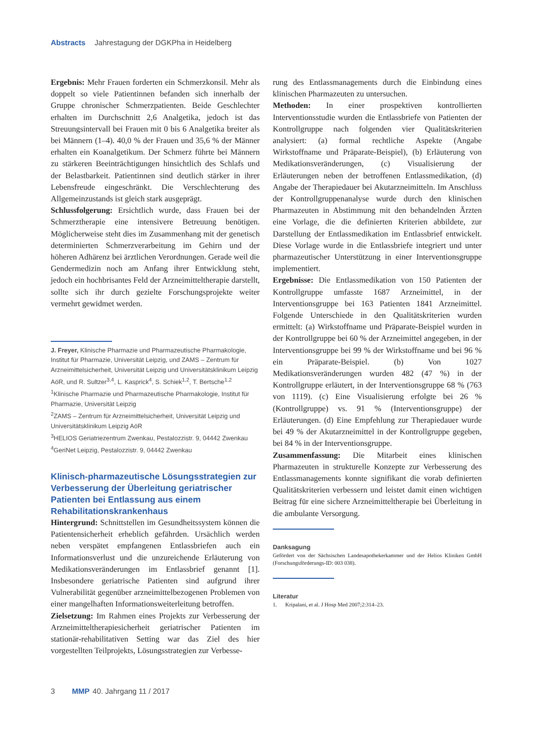Abstracts Jahrestagung der DGKPha in Heidelberg
Ergebnis: Mehr Frauen forderten ein Schmerzkonsil. Mehr als doppelt so viele Patientinnen befanden sich innerhalb der Gruppe chronischer Schmerzpatienten. Beide Geschlechter erhalten im Durchschnitt 2,6 Analgetika, jedoch ist das Streuungsintervall bei Frauen mit 0 bis 6 Analgetika breiter als bei Männern (1–4). 40,0 % der Frauen und 35,6 % der Männer erhalten ein Koanalgetikum. Der Schmerz führte bei Männern zu stärkeren Beeinträchtigungen hinsichtlich des Schlafs und der Belastbarkeit. Patientinnen sind deutlich stärker in ihrer Lebensfreude eingeschränkt. Die Verschlechterung des Allgemeinzustands ist gleich stark ausgeprägt.
Schlussfolgerung: Ersichtlich wurde, dass Frauen bei der Schmerztherapie eine intensivere Betreuung benötigen. Möglicherweise steht dies im Zusammenhang mit der genetisch determinierten Schmerzverarbeitung im Gehirn und der höheren Adhärenz bei ärztlichen Verordnungen. Gerade weil die Gendermedizin noch am Anfang ihrer Entwicklung steht, jedoch ein hochbrisantes Feld der Arzneimitteltherapie darstellt, sollte sich ihr durch gezielte Forschungsprojekte weiter vermehrt gewidmet werden.
J. Freyer, Klinische Pharmazie und Pharmazeutische Pharmakologie, Institut für Pharmazie, Universität Leipzig, und ZAMS – Zentrum für Arzneimittelsicherheit, Universität Leipzig und Universitätsklinikum Leipzig AöR, und R. Sultzer<sup>3,4</sup>, L. Kasprick<sup>4</sup>, S. Schiek<sup>1,2</sup>, T. Bertsche<sup>1,2</sup>
<sup>1</sup> Klinische Pharmazie und Pharmazeutische Pharmakologie, Institut für Pharmazie, Universität Leipzig
<sup>2</sup> ZAMS – Zentrum für Arzneimittelsicherheit, Universität Leipzig und Universitätsklinikum Leipzig AöR
<sup>3</sup>HELIOS Geriatriezentrum Zwenkau, Pestalozzistr. 9, 04442 Zwenkau
<sup>4</sup> GeriNet Leipzig, Pestalozzistr. 9, 04442 Zwenkau
Klinisch-pharmazeutische Lösungsstrategien zur Verbesserung der Überleitung geriatrischer Patienten bei Entlassung aus einem Rehabilitationskrankenhaus
Hintergrund: Schnittstellen im Gesundheitssystem können die Patientensicherheit erheblich gefährden. Ursächlich werden neben verspätet empfangenen Entlassbriefen auch ein Informationsverlust und die unzureichende Erläuterung von Medikationsveränderungen im Entlassbrief genannt [1]. Insbesondere geriatrische Patienten sind aufgrund ihrer Vulnerabilität gegenüber arzneimittelbezogenen Problemen von einer mangelhaften Informationsweiterleitung betroffen.
Zielsetzung: Im Rahmen eines Projekts zur Verbesserung der Arzneimitteltherapiesicherheit geriatrischer Patienten im stationär-rehabilitativen Setting war das Ziel des hier vorgestellten Teilprojekts, Lösungsstrategien zur Verbesse-
rung des Entlassmanagements durch die Einbindung eines klinischen Pharmazeuten zu untersuchen.
Methoden: In einer prospektiven kontrollierten Interventionsstudie wurden die Entlassbriefe von Patienten der Kontrollgruppe nach folgenden vier Qualitätskriterien analysiert: (a) formal rechtliche Aspekte (Angabe Wirkstoffname und Präparate-Beispiel), (b) Erläuterung von Medikationsveränderungen, (c) Visualisierung der Erläuterungen neben der betroffenen Entlassmedikation, (d) Angabe der Therapiedauer bei Akutarzneimitteln. Im Anschluss der Kontrollgruppenanalyse wurde durch den klinischen Pharmazeuten in Abstimmung mit den behandelnden Ärzten eine Vorlage, die die definierten Kriterien abbildete, zur Darstellung der Entlassmedikation im Entlassbrief entwickelt. Diese Vorlage wurde in die Entlassbriefe integriert und unter pharmazeutischer Unterstützung in einer Interventionsgruppe implementiert.
Ergebnisse: Die Entlassmedikation von 150 Patienten der Kontrollgruppe umfasste 1687 Arzneimittel, in der Interventionsgruppe bei 163 Patienten 1841 Arzneimittel. Folgende Unterschiede in den Qualitätskriterien wurden ermittelt: (a) Wirkstoffname und Präparate-Beispiel wurden in der Kontrollgruppe bei 60 % der Arzneimittel angegeben, in der Interventionsgruppe bei 99 % der Wirkstoffname und bei 96 % ein Präparate-Beispiel. (b) Von 1027 Medikationsveränderungen wurden 482 (47 %) in der Kontrollgruppe erläutert, in der Interventionsgruppe 68 % (763 von 1119). (c) Eine Visualisierung erfolgte bei 26 % (Kontrollgruppe) vs. 91 % (Interventionsgruppe) der Erläuterungen. (d) Eine Empfehlung zur Therapiedauer wurde bei 49 % der Akutarzneimittel in der Kontrollgruppe gegeben, bei 84 % in der Interventionsgruppe.
Zusammenfassung: Die Mitarbeit eines klinischen Pharmazeuten in strukturelle Konzepte zur Verbesserung des Entlassmanagements konnte signifikant die vorab definierten Qualitätskriterien verbessern und leistet damit einen wichtigen Beitrag für eine sichere Arzneimitteltherapie bei Überleitung in die ambulante Versorgung.
Danksagung
Gefördert von der Sächsischen Landesapothekerkammer und der Helios Kliniken GmbH (Forschungsförderungs-ID: 003 038).
Literatur
1. Kripalani, et al. J Hosp Med 2007;2:314–23.
3 MMP 40. Jahrgang 11 / 2017